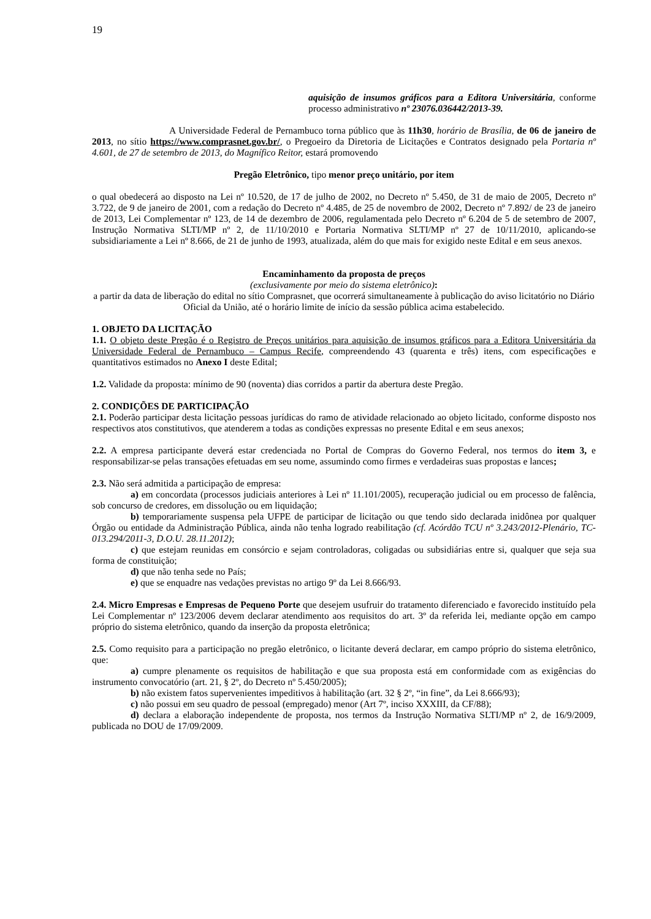19
aquisição de insumos gráficos para a Editora Universitária, conforme processo administrativo nº 23076.036442/2013-39.
A Universidade Federal de Pernambuco torna público que às 11h30, horário de Brasília, de 06 de janeiro de 2013, no sítio https://www.comprasnet.gov.br/, o Pregoeiro da Diretoria de Licitações e Contratos designado pela Portaria nº 4.601, de 27 de setembro de 2013, do Magnífico Reitor, estará promovendo
Pregão Eletrônico, tipo menor preço unitário, por item
o qual obedecerá ao disposto na Lei nº 10.520, de 17 de julho de 2002, no Decreto nº 5.450, de 31 de maio de 2005, Decreto nº 3.722, de 9 de janeiro de 2001, com a redação do Decreto nº 4.485, de 25 de novembro de 2002, Decreto nº 7.892/ de 23 de janeiro de 2013, Lei Complementar nº 123, de 14 de dezembro de 2006, regulamentada pelo Decreto nº 6.204 de 5 de setembro de 2007, Instrução Normativa SLTI/MP nº 2, de 11/10/2010 e Portaria Normativa SLTI/MP nº 27 de 10/11/2010, aplicando-se subsidiariamente a Lei nº 8.666, de 21 de junho de 1993, atualizada, além do que mais for exigido neste Edital e em seus anexos.
Encaminhamento da proposta de preços
(exclusivamente por meio do sistema eletrônico):
a partir da data de liberação do edital no sítio Comprasnet, que ocorrerá simultaneamente à publicação do aviso licitatório no Diário Oficial da União, até o horário limite de início da sessão pública acima estabelecido.
1. OBJETO DA LICITAÇÃO
1.1. O objeto deste Pregão é o Registro de Preços unitários para aquisição de insumos gráficos para a Editora Universitária da Universidade Federal de Pernambuco – Campus Recife, compreendendo 43 (quarenta e três) itens, com especificações e quantitativos estimados no Anexo I deste Edital;
1.2. Validade da proposta: mínimo de 90 (noventa) dias corridos a partir da abertura deste Pregão.
2. CONDIÇÕES DE PARTICIPAÇÃO
2.1. Poderão participar desta licitação pessoas jurídicas do ramo de atividade relacionado ao objeto licitado, conforme disposto nos respectivos atos constitutivos, que atenderem a todas as condições expressas no presente Edital e em seus anexos;
2.2. A empresa participante deverá estar credenciada no Portal de Compras do Governo Federal, nos termos do item 3, e responsabilizar-se pelas transações efetuadas em seu nome, assumindo como firmes e verdadeiras suas propostas e lances;
2.3. Não será admitida a participação de empresa:
a) em concordata (processos judiciais anteriores à Lei nº 11.101/2005), recuperação judicial ou em processo de falência, sob concurso de credores, em dissolução ou em liquidação;
b) temporariamente suspensa pela UFPE de participar de licitação ou que tendo sido declarada inidônea por qualquer Órgão ou entidade da Administração Pública, ainda não tenha logrado reabilitação (cf. Acórdão TCU nº 3.243/2012-Plenário, TC-013.294/2011-3, D.O.U. 28.11.2012);
c) que estejam reunidas em consórcio e sejam controladoras, coligadas ou subsidiárias entre si, qualquer que seja sua forma de constituição;
d) que não tenha sede no País;
e) que se enquadre nas vedações previstas no artigo 9º da Lei 8.666/93.
2.4. Micro Empresas e Empresas de Pequeno Porte que desejem usufruir do tratamento diferenciado e favorecido instituído pela Lei Complementar nº 123/2006 devem declarar atendimento aos requisitos do art. 3º da referida lei, mediante opção em campo próprio do sistema eletrônico, quando da inserção da proposta eletrônica;
2.5. Como requisito para a participação no pregão eletrônico, o licitante deverá declarar, em campo próprio do sistema eletrônico, que:
a) cumpre plenamente os requisitos de habilitação e que sua proposta está em conformidade com as exigências do instrumento convocatório (art. 21, § 2º, do Decreto nº 5.450/2005);
b) não existem fatos supervenientes impeditivos à habilitação (art. 32 § 2º, “in fine”, da Lei 8.666/93);
c) não possui em seu quadro de pessoal (empregado) menor (Art 7º, inciso XXXIII, da CF/88);
d) declara a elaboração independente de proposta, nos termos da Instrução Normativa SLTI/MP nº 2, de 16/9/2009, publicada no DOU de 17/09/2009.